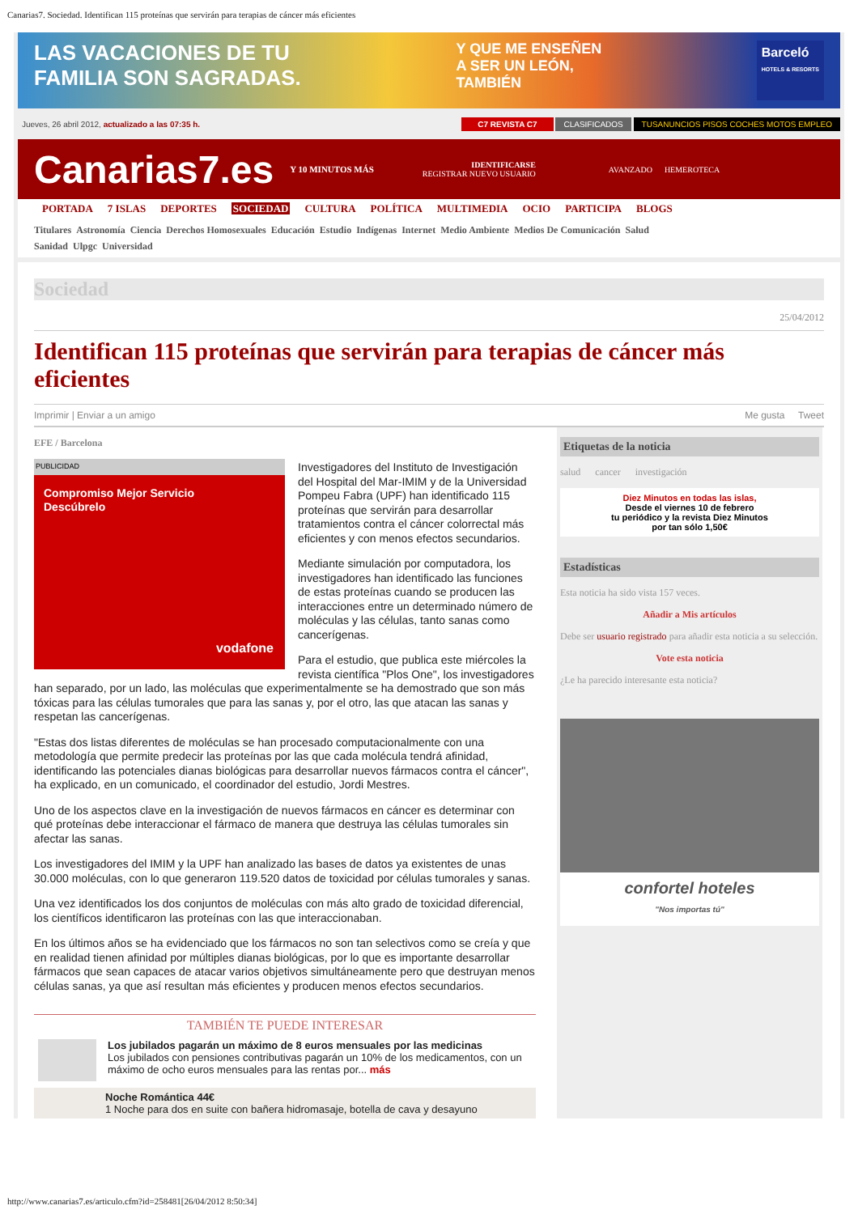Canarias7. Sociedad. Identifican 115 proteínas que servirán para terapias de cáncer más eficientes
LAS VACACIONES DE TU
FAMILIA SON SAGRADAS.
Y QUE ME ENSEÑEN
A SER UN LEÓN,
TAMBIÉN
Barceló
HOTELS & RESORTS
Jueves, 26 abril 2012, actualizado a las 07:35 h.
C7 REVISTA C7 CLASIFICADOS TUSANUNCIOS PISOS COCHES MOTOS EMPLEO
Canarias7.es
Y 10 MINUTOS MÁS
IDENTIFICARSE
REGISTRAR NUEVO USUARIO
AVANZADO HEMEROTECA
PORTADA 7 ISLAS DEPORTES SOCIEDAD CULTURA POLÍTICA MULTIMEDIA OCIO PARTICIPA BLOGS
Titulares Astronomía Ciencia Derechos Homosexuales Educación Estudio Indígenas Internet Medio Ambiente Medios De Comunicación Salud
Sanidad Ulpgc Universidad
Sociedad
25/04/2012
Identifican 115 proteínas que servirán para terapias de cáncer más eficientes
Imprimir | Enviar a un amigo Me gusta Tweet
EFE / Barcelona
PUBLICIDAD
Compromiso Mejor Servicio
Descúbrelo
vodafone
Investigadores del Instituto de Investigación del Hospital del Mar-IMIM y de la Universidad Pompeu Fabra (UPF) han identificado 115 proteínas que servirán para desarrollar tratamientos contra el cáncer colorrectal más eficientes y con menos efectos secundarios.
Mediante simulación por computadora, los investigadores han identificado las funciones de estas proteínas cuando se producen las interacciones entre un determinado número de moléculas y las células, tanto sanas como cancerígenas.
Para el estudio, que publica este miércoles la revista científica "Plos One", los investigadores han separado, por un lado, las moléculas que experimentalmente se ha demostrado que son más tóxicas para las células tumorales que para las sanas y, por el otro, las que atacan las sanas y respetan las cancerígenas.
"Estas dos listas diferentes de moléculas se han procesado computacionalmente con una metodología que permite predecir las proteínas por las que cada molécula tendrá afinidad, identificando las potenciales dianas biológicas para desarrollar nuevos fármacos contra el cáncer", ha explicado, en un comunicado, el coordinador del estudio, Jordi Mestres.
Uno de los aspectos clave en la investigación de nuevos fármacos en cáncer es determinar con qué proteínas debe interaccionar el fármaco de manera que destruya las células tumorales sin afectar las sanas.
Los investigadores del IMIM y la UPF han analizado las bases de datos ya existentes de unas 30.000 moléculas, con lo que generaron 119.520 datos de toxicidad por células tumorales y sanas.
Una vez identificados los dos conjuntos de moléculas con más alto grado de toxicidad diferencial, los científicos identificaron las proteínas con las que interaccionaban.
En los últimos años se ha evidenciado que los fármacos no son tan selectivos como se creía y que en realidad tienen afinidad por múltiples dianas biológicas, por lo que es importante desarrollar fármacos que sean capaces de atacar varios objetivos simultáneamente pero que destruyan menos células sanas, ya que así resultan más eficientes y producen menos efectos secundarios.
TAMBIÉN TE PUEDE INTERESAR
Los jubilados pagarán un máximo de 8 euros mensuales por las medicinas
Los jubilados con pensiones contributivas pagarán un 10% de los medicamentos, con un máximo de ocho euros mensuales para las rentas por... más
Noche Romántica 44€
1 Noche para dos en suite con bañera hidromasaje, botella de cava y desayuno
Etiquetas de la noticia
salud cancer investigación
Diez Minutos en todas las islas,
Desde el viernes 10 de febrero
tu periódico y la revista Diez Minutos
por tan sólo 1,50€
Estadísticas
Esta noticia ha sido vista 157 veces.
Añadir a Mis artículos
Debe ser usuario registrado para añadir esta noticia a su selección.
Vote esta noticia
¿Le ha parecido interesante esta noticia?
confortel hoteles
"Nos importas tú"
http://www.canarias7.es/articulo.cfm?id=258481[26/04/2012 8:50:34]